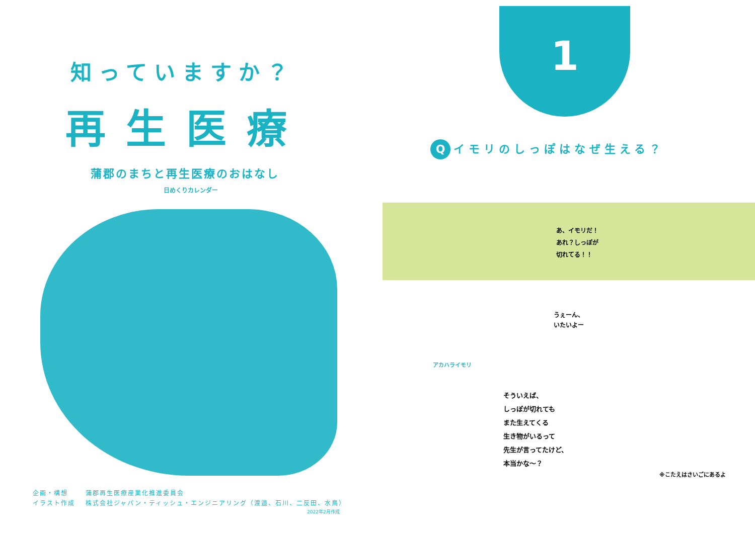知っていますか？
再生医療
蒲郡のまちと再生医療のおはなし
日めくりカレンダー
企画・構想 蒲郡再生医療産業化推進委員会
イラスト作成 株式会社ジャパン・ティッシュ・エンジニアリング（渡邉、石川、二反田、水鳥）
2022年2月作成
1
Qイモリのしっぽはなぜ生える？
あ、イモリだ！
あれ？しっぽが
切れてる！！
うぇーん、
いたいよー
アカハライモリ
そういえば、
しっぽが切れても
また生えてくる
生き物がいるって
先生が言ってたけど、
本当かな～？
※こたえはさいごにあるよ